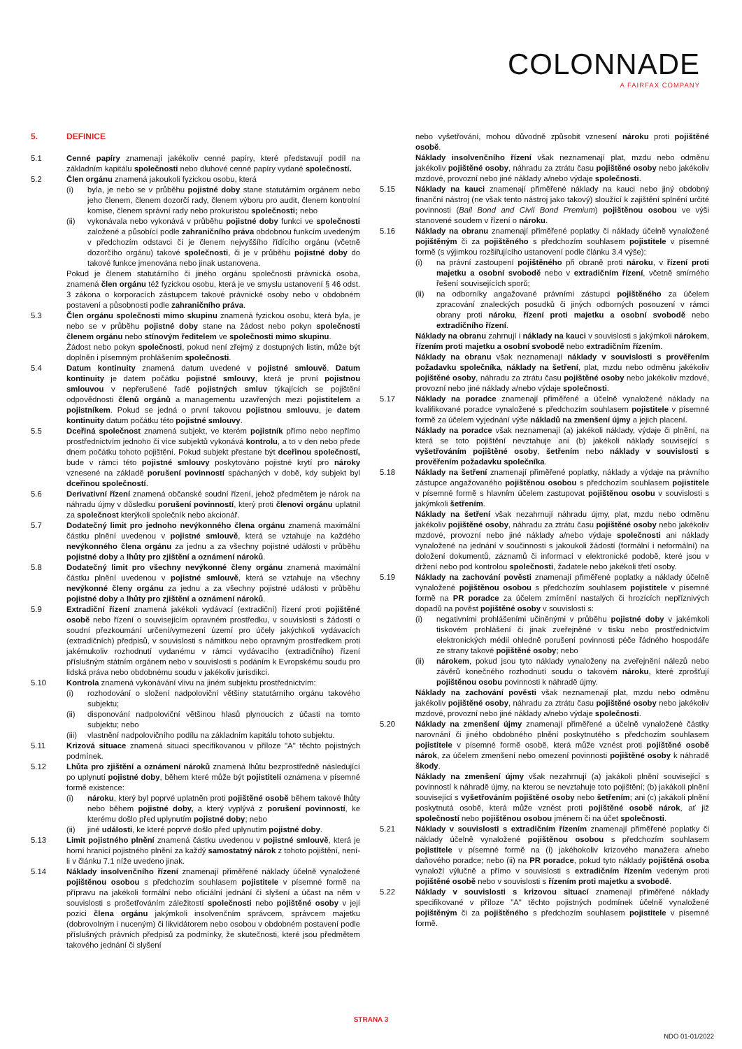COLONNADE
A FAIRFAX COMPANY
5. DEFINICE
5.1 Cenné papíry znamenají jakékoliv cenné papíry, které představují podíl na základním kapitálu společnosti nebo dluhové cenné papíry vydané společností.
5.2 Člen orgánu znamená jakoukoli fyzickou osobu, která
(i) byla, je nebo se v průběhu pojistné doby stane statutárním orgánem nebo jeho členem, členem dozorčí rady, členem výboru pro audit, členem kontrolní komise, členem správní rady nebo prokuristou společnosti; nebo
(ii) vykonávala nebo vykonává v průběhu pojistné doby funkci ve společnosti založené a působící podle zahraničního práva obdobnou funkcím uvedeným v předchozím odstavci či je členem nejvyššího řídícího orgánu (včetně dozorčího orgánu) takové společnosti, či je v průběhu pojistné doby do takové funkce jmenována nebo jinak ustanovena.
Pokud je členem statutárního či jiného orgánu společnosti právnická osoba, znamená člen orgánu též fyzickou osobu, která je ve smyslu ustanovení § 46 odst. 3 zákona o korporacích zástupcem takové právnické osoby nebo v obdobném postavení a působnosti podle zahraničního práva.
5.3 Člen orgánu společnosti mimo skupinu znamená fyzickou osobu, která byla, je nebo se v průběhu pojistné doby stane na žádost nebo pokyn společnosti členem orgánu nebo stínovým ředitelem ve společnosti mimo skupinu.
Žádost nebo pokyn společnosti, pokud není zřejmý z dostupných listin, může být doplněn i písemným prohlášením společnosti.
5.4 Datum kontinuity znamená datum uvedené v pojistné smlouvě. Datum kontinuity je datem počátku pojistné smlouvy, která je první pojistnou smlouvou v nepřerušené řadě pojistných smluv týkajících se pojištění odpovědnosti členů orgánů a managementu uzavřených mezi pojistitelem a pojistníkem. Pokud se jedná o první takovou pojistnou smlouvu, je datem kontinuity datum počátku této pojistné smlouvy.
5.5 Dceřiná společnost znamená subjekt, ve kterém pojistník přímo nebo nepřímo prostřednictvím jednoho či více subjektů vykonává kontrolu, a to v den nebo přede dnem počátku tohoto pojištění. Pokud subjekt přestane být dceřinou společností, bude v rámci této pojistné smlouvy poskytováno pojistné krytí pro nároky vznesené na základě porušení povinností spáchaných v době, kdy subjekt byl dceřinou společností.
5.6 Derivativní řízení znamená občanské soudní řízení, jehož předmětem je nárok na náhradu újmy v důsledku porušení povinností, který proti členovi orgánu uplatnil za společnost kterýkoli společník nebo akcionář.
5.7 Dodatečný limit pro jednoho nevýkonného člena orgánu znamená maximální částku plnění uvedenou v pojistné smlouvě, která se vztahuje na každého nevýkonného člena orgánu za jednu a za všechny pojistné události v průběhu pojistné doby a lhůty pro zjištění a oznámení nároků.
5.8 Dodatečný limit pro všechny nevýkonné členy orgánu znamená maximální částku plnění uvedenou v pojistné smlouvě, která se vztahuje na všechny nevýkonné členy orgánu za jednu a za všechny pojistné události v průběhu pojistné doby a lhůty pro zjištění a oznámení nároků.
5.9 Extradiční řízení znamená jakékoli vydávací (extradiční) řízení proti pojištěné osobě nebo řízení o souvisejícím opravném prostředku, v souvislosti s žádostí o soudní přezkoumání určení/vymezení území pro účely jakýchkoli vydávacích (extradičních) předpisů, v souvislosti s námitkou nebo opravným prostředkem proti jakémukoliv rozhodnutí vydanému v rámci vydávacího (extradičního) řízení příslušným státním orgánem nebo v souvislosti s podáním k Evropskému soudu pro lidská práva nebo obdobnému soudu v jakékoliv jurisdikci.
5.10 Kontrola znamená vykonávání vlivu na jiném subjektu prostřednictvím:
(i) rozhodování o složení nadpoloviční většiny statutárního orgánu takového subjektu;
(ii) disponování nadpoloviční většinou hlasů plynoucích z účasti na tomto subjektu; nebo
(iii)
vlastnění nadpolovičního podílu na základním kapitálu tohoto subjektu.
5.11 Krizová situace znamená situaci specifikovanou v příloze "A" těchto pojistných podmínek.
5.12 Lhůta pro zjištění a oznámení nároků znamená lhůtu bezprostředně následující po uplynutí pojistné doby, během které může být pojistiteli oznámena v písemné formě existence:
(i) nároku, který byl poprvé uplatněn proti pojištěné osobě během takové lhůty nebo během pojistné doby, a který vyplývá z porušení povinností, ke kterému došlo před uplynutím pojistné doby; nebo
(ii) jiné události, ke které poprvé došlo před uplynutím pojistné doby.
5.13 Limit pojistného plnění znamená částku uvedenou v pojistné smlouvě, která je horní hranicí pojistného plnění za každý samostatný nárok z tohoto pojištění, není-li v článku 7.1 níže uvedeno jinak.
5.14 Náklady insolvenčního řízení znamenají přiměřené náklady účelně vynaložené pojištěnou osobou s předchozím souhlasem pojistitele v písemné formě na přípravu na jakékoli formální nebo oficiální jednání či slyšení a účast na něm v souvislosti s prošetřováním záležitostí společnosti nebo pojištěné osoby v její pozici člena orgánu jakýmkoli insolvenčním správcem, správcem majetku (dobrovolným i nuceným) či likvidátorem nebo osobou v obdobném postavení podle příslušných právních předpisů za podmínky, že skutečnosti, které jsou předmětem takového jednání či slyšení
nebo vyšetřování, mohou důvodně způsobit vznesení nároku proti pojištěné osobě.
Náklady insolvenčního řízení však neznamenají plat, mzdu nebo odměnu jakékoliv pojištěné osoby, náhradu za ztrátu času pojištěné osoby nebo jakékoliv mzdové, provozní nebo jiné náklady a/nebo výdaje společnosti.
5.15 Náklady na kauci znamenají přiměřené náklady na kauci nebo jiný obdobný finanční nástroj (ne však tento nástroj jako takový) sloužící k zajištění splnění určité povinnosti (Bail Bond and Civil Bond Premium) pojištěnou osobou ve výši stanovené soudem v řízení o nároku.
5.16 Náklady na obranu znamenají přiměřené poplatky či náklady účelně vynaložené pojištěným či za pojištěného s předchozím souhlasem pojistitele v písemné formě (s výjimkou rozšiřujícího ustanovení podle článku 3.4 výše):
(i) na právní zastoupení pojištěného při obraně proti nároku, v řízení proti majetku a osobní svobodě nebo v extradičním řízení, včetně smírného řešení souvisejících sporů;
(ii) na odborníky angažované právními zástupci pojištěného za účelem zpracování znaleckých posudků či jiných odborných posouzení v rámci obrany proti nároku, řízení proti majetku a osobní svobodě nebo extradičního řízení.
Náklady na obranu zahrnují i náklady na kauci v souvislosti s jakýmkoli nárokem, řízením proti majetku a osobní svobodě nebo extradičním řízením.
Náklady na obranu však neznamenají náklady v souvislosti s prověřením požadavku společníka, náklady na šetření, plat, mzdu nebo odměnu jakékoliv pojištěné osoby, náhradu za ztrátu času pojištěné osoby nebo jakékoliv mzdové, provozní nebo jiné náklady a/nebo výdaje společnosti.
5.17 Náklady na poradce znamenají přiměřené a účelně vynaložené náklady na kvalifikované poradce vynaložené s předchozím souhlasem pojistitele v písemné formě za účelem vyjednání výše nákladů na zmenšení újmy a jejich placení.
Náklady na poradce však neznamenají (a) jakékoli náklady, výdaje či plnění, na která se toto pojištění nevztahuje ani (b) jakékoli náklady související s vyšetřováním pojištěné osoby, šetřením nebo náklady v souvislosti s prověřením požadavku společníka.
5.18 Náklady na šetření znamenají přiměřené poplatky, náklady a výdaje na právního zástupce angažovaného pojištěnou osobou s předchozím souhlasem pojistitele v písemné formě s hlavním účelem zastupovat pojištěnou osobu v souvislosti s jakýmkoli šetřením.
Náklady na šetření však nezahrnují náhradu újmy, plat, mzdu nebo odměnu jakékoliv pojištěné osoby, náhradu za ztrátu času pojištěné osoby nebo jakékoliv mzdové, provozní nebo jiné náklady a/nebo výdaje společnosti ani náklady vynaložené na jednání v součinnosti s jakoukoli žádostí (formální i neformální) na doložení dokumentů, záznamů či informací v elektronické podobě, které jsou v držení nebo pod kontrolou společnosti, žadatele nebo jakékoli třetí osoby.
5.19 Náklady na zachování pověsti znamenají přiměřené poplatky a náklady účelně vynaložené pojištěnou osobou s předchozím souhlasem pojistitele v písemné formě na PR poradce za účelem zmírnění nastalých či hrozících nepříznivých dopadů na pověst pojištěné osoby v souvislosti s:
(i) negativními prohlášeními učiněnými v průběhu pojistné doby v jakémkoli tiskovém prohlášení či jinak zveřejněné v tisku nebo prostřednictvím elektronických médií ohledně porušení povinnosti péče řádného hospodáře ze strany takové pojištěné osoby; nebo
(ii) nárokem, pokud jsou tyto náklady vynaloženy na zveřejnění nálezů nebo závěrů konečného rozhodnutí soudu o takovém nároku, které zprošťují pojištěnou osobu povinnosti k náhradě újmy.
Náklady na zachování pověsti však neznamenají plat, mzdu nebo odměnu jakékoliv pojištěné osoby, náhradu za ztrátu času pojištěné osoby nebo jakékoliv mzdové, provozní nebo jiné náklady a/nebo výdaje společnosti.
5.20 Náklady na zmenšení újmy znamenají přiměřené a účelně vynaložené částky narovnání či jiného obdobného plnění poskytnutého s předchozím souhlasem pojistitele v písemné formě osobě, která může vznést proti pojištěné osobě nárok, za účelem zmenšení nebo omezení povinnosti pojištěné osoby k náhradě škody.
Náklady na zmenšení újmy však nezahrnují (a) jakákoli plnění související s povinností k náhradě újmy, na kterou se nevztahuje toto pojištění; (b) jakákoli plnění související s vyšetřováním pojištěné osoby nebo šetřením; ani (c) jakákoli plnění poskytnutá osobě, která může vznést proti pojištěné osobě nárok, ať již společností nebo pojištěnou osobou jménem či na účet společnosti.
5.21 Náklady v souvislosti s extradičním řízením znamenají přiměřené poplatky či náklady účelně vynaložené pojištěnou osobou s předchozím souhlasem pojistitele v písemné formě na (i) jakéhokoliv krizového manažera a/nebo daňového poradce; nebo (ii) na PR poradce, pokud tyto náklady pojištěná osoba vynaloží výlučně a přímo v souvislosti s extradičním řízením vedeným proti pojištěné osobě nebo v souvislosti s řízením proti majetku a svobodě.
5.22 Náklady v souvislosti s krizovou situací znamenají přiměřené náklady specifikované v příloze "A" těchto pojistných podmínek účelně vynaložené pojištěným či za pojištěného s předchozím souhlasem pojistitele v písemné formě.
STRANA 3
NDO 01-01/2022